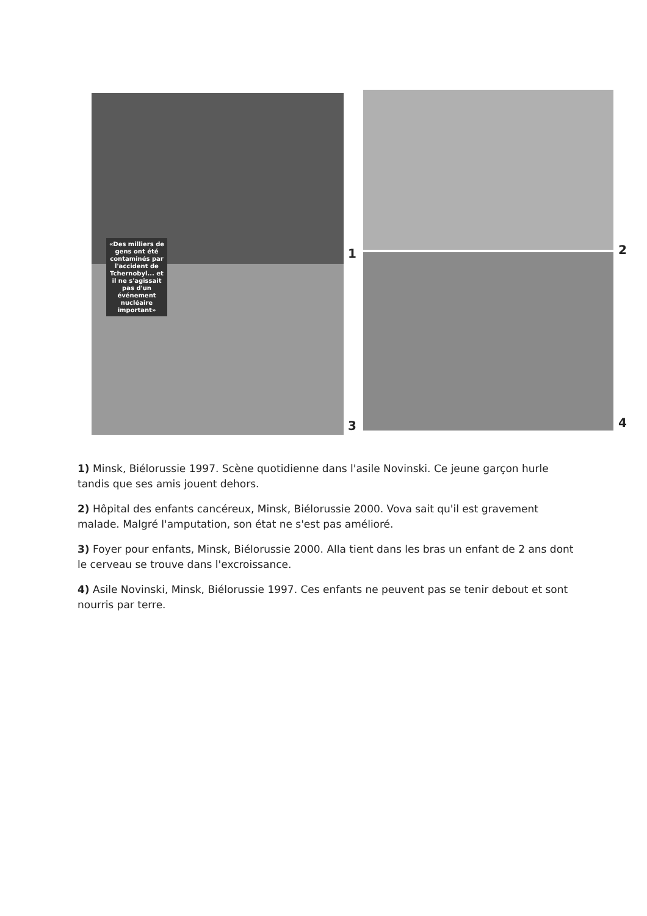1 2
3 4
«Des milliers de gens ont été contaminés par l'accident de Tchernobyl... et il ne s'agissait pas d'un événement nucléaire important»
1) Minsk, Biélorussie 1997. Scène quotidienne dans l'asile Novinski. Ce jeune garçon hurle tandis que ses amis jouent dehors.
2) Hôpital des enfants cancéreux, Minsk, Biélorussie 2000. Vova sait qu'il est gravement malade. Malgré l'amputation, son état ne s'est pas amélioré.
3) Foyer pour enfants, Minsk, Biélorussie 2000. Alla tient dans les bras un enfant de 2 ans dont le cerveau se trouve dans l'excroissance.
4) Asile Novinski, Minsk, Biélorussie 1997. Ces enfants ne peuvent pas se tenir debout et sont nourris par terre.